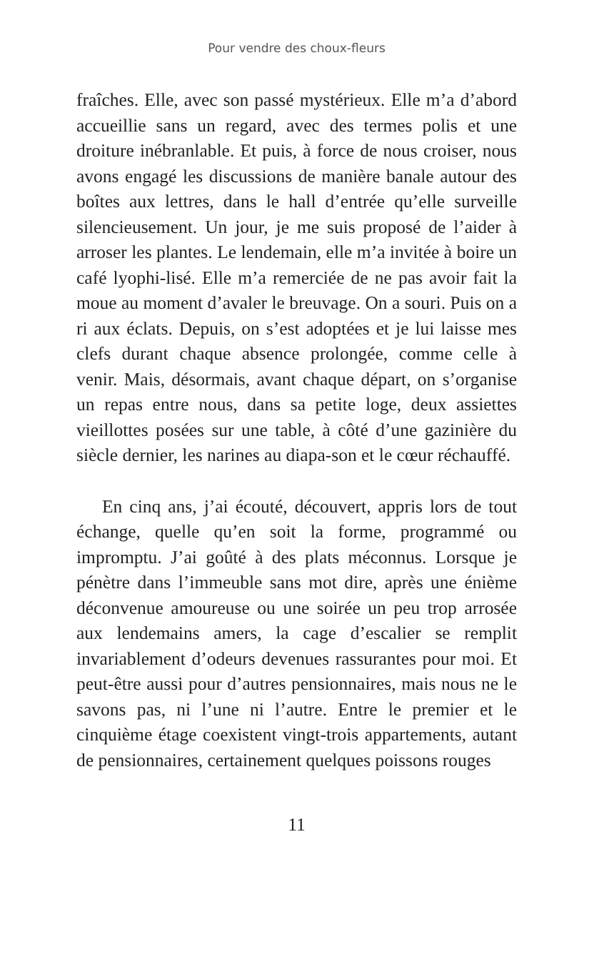Pour vendre des choux-fleurs
fraîches. Elle, avec son passé mystérieux. Elle m’a d’abord accueillie sans un regard, avec des termes polis et une droiture inébranlable. Et puis, à force de nous croiser, nous avons engagé les discussions de manière banale autour des boîtes aux lettres, dans le hall d’entrée qu’elle surveille silencieusement. Un jour, je me suis proposé de l’aider à arroser les plantes. Le lendemain, elle m’a invitée à boire un café lyophi-lisé. Elle m’a remerciée de ne pas avoir fait la moue au moment d’avaler le breuvage. On a souri. Puis on a ri aux éclats. Depuis, on s’est adoptées et je lui laisse mes clefs durant chaque absence prolongée, comme celle à venir. Mais, désormais, avant chaque départ, on s’organise un repas entre nous, dans sa petite loge, deux assiettes vieillottes posées sur une table, à côté d’une gazinière du siècle dernier, les narines au diapa-son et le cœur réchauffé.
En cinq ans, j’ai écouté, découvert, appris lors de tout échange, quelle qu’en soit la forme, programmé ou impromptu. J’ai goûté à des plats méconnus. Lorsque je pénètre dans l’immeuble sans mot dire, après une énième déconvenue amoureuse ou une soirée un peu trop arrosée aux lendemains amers, la cage d’escalier se remplit invariablement d’odeurs devenues rassurantes pour moi. Et peut-être aussi pour d’autres pensionnaires, mais nous ne le savons pas, ni l’une ni l’autre. Entre le premier et le cinquième étage coexistent vingt-trois appartements, autant de pensionnaires, certainement quelques poissons rouges
11